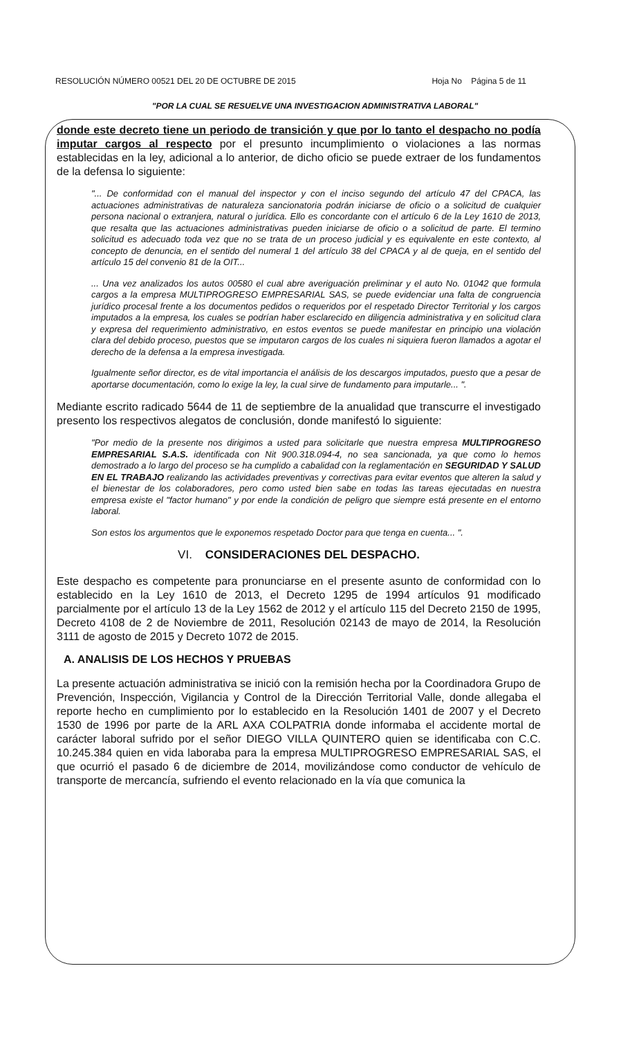RESOLUCIÓN NÚMERO 00521 DEL 20 DE OCTUBRE DE 2015 Hoja No Página 5 de 11
"POR LA CUAL SE RESUELVE UNA INVESTIGACION ADMINISTRATIVA LABORAL"
donde este decreto tiene un periodo de transición y que por lo tanto el despacho no podía imputar cargos al respecto por el presunto incumplimiento o violaciones a las normas establecidas en la ley, adicional a lo anterior, de dicho oficio se puede extraer de los fundamentos de la defensa lo siguiente:
"... De conformidad con el manual del inspector y con el inciso segundo del artículo 47 del CPACA, las actuaciones administrativas de naturaleza sancionatoria podrán iniciarse de oficio o a solicitud de cualquier persona nacional o extranjera, natural o jurídica. Ello es concordante con el artículo 6 de la Ley 1610 de 2013, que resalta que las actuaciones administrativas pueden iniciarse de oficio o a solicitud de parte. El termino solicitud es adecuado toda vez que no se trata de un proceso judicial y es equivalente en este contexto, al concepto de denuncia, en el sentido del numeral 1 del artículo 38 del CPACA y al de queja, en el sentido del artículo 15 del convenio 81 de la OIT...
... Una vez analizados los autos 00580 el cual abre averiguación preliminar y el auto No. 01042 que formula cargos a la empresa MULTIPROGRESO EMPRESARIAL SAS, se puede evidenciar una falta de congruencia jurídico procesal frente a los documentos pedidos o requeridos por el respetado Director Territorial y los cargos imputados a la empresa, los cuales se podrían haber esclarecido en diligencia administrativa y en solicitud clara y expresa del requerimiento administrativo, en estos eventos se puede manifestar en principio una violación clara del debido proceso, puestos que se imputaron cargos de los cuales ni siquiera fueron llamados a agotar el derecho de la defensa a la empresa investigada.
Igualmente señor director, es de vital importancia el análisis de los descargos imputados, puesto que a pesar de aportarse documentación, como lo exige la ley, la cual sirve de fundamento para imputarle... ".
Mediante escrito radicado 5644 de 11 de septiembre de la anualidad que transcurre el investigado presento los respectivos alegatos de conclusión, donde manifestó lo siguiente:
"Por medio de la presente nos dirigimos a usted para solicitarle que nuestra empresa MULTIPROGRESO EMPRESARIAL S.A.S. identificada con Nit 900.318.094-4, no sea sancionada, ya que como lo hemos demostrado a lo largo del proceso se ha cumplido a cabalidad con la reglamentación en SEGURIDAD Y SALUD EN EL TRABAJO realizando las actividades preventivas y correctivas para evitar eventos que alteren la salud y el bienestar de los colaboradores, pero como usted bien sabe en todas las tareas ejecutadas en nuestra empresa existe el "factor humano" y por ende la condición de peligro que siempre está presente en el entorno laboral.
Son estos los argumentos que le exponemos respetado Doctor para que tenga en cuenta... ".
VI. CONSIDERACIONES DEL DESPACHO.
Este despacho es competente para pronunciarse en el presente asunto de conformidad con lo establecido en la Ley 1610 de 2013, el Decreto 1295 de 1994 artículos 91 modificado parcialmente por el artículo 13 de la Ley 1562 de 2012 y el artículo 115 del Decreto 2150 de 1995, Decreto 4108 de 2 de Noviembre de 2011, Resolución 02143 de mayo de 2014, la Resolución 3111 de agosto de 2015 y Decreto 1072 de 2015.
A. ANALISIS DE LOS HECHOS Y PRUEBAS
La presente actuación administrativa se inició con la remisión hecha por la Coordinadora Grupo de Prevención, Inspección, Vigilancia y Control de la Dirección Territorial Valle, donde allegaba el reporte hecho en cumplimiento por lo establecido en la Resolución 1401 de 2007 y el Decreto 1530 de 1996 por parte de la ARL AXA COLPATRIA donde informaba el accidente mortal de carácter laboral sufrido por el señor DIEGO VILLA QUINTERO quien se identificaba con C.C. 10.245.384 quien en vida laboraba para la empresa MULTIPROGRESO EMPRESARIAL SAS, el que ocurrió el pasado 6 de diciembre de 2014, movilizándose como conductor de vehículo de transporte de mercancía, sufriendo el evento relacionado en la vía que comunica la